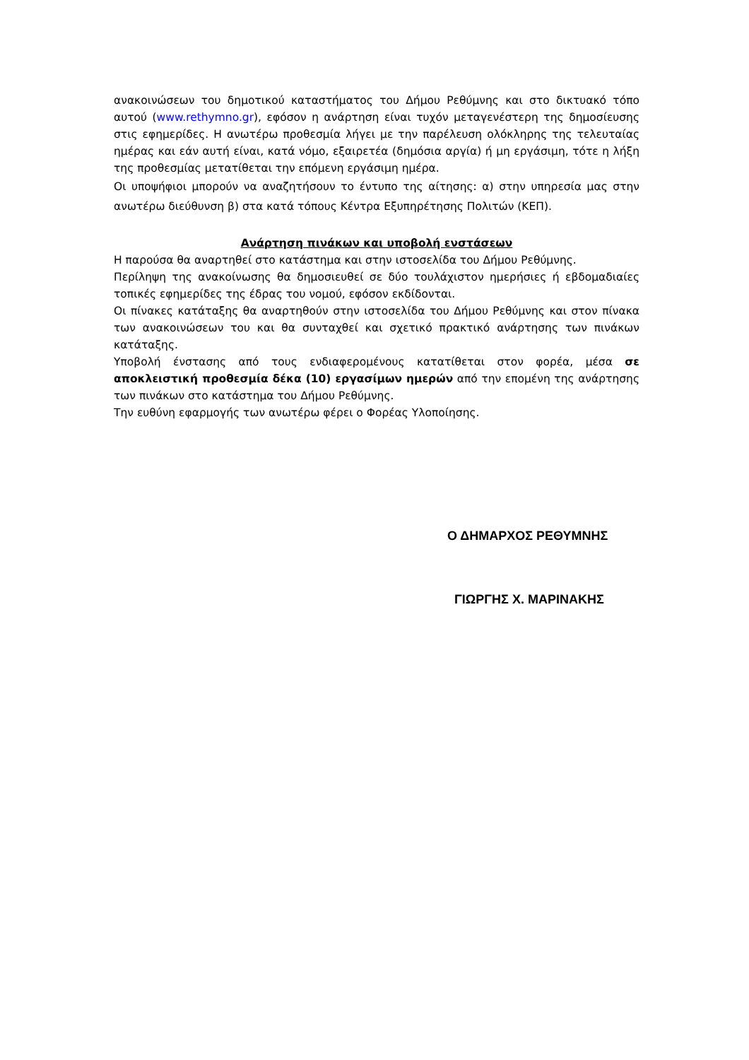ανακοινώσεων του δημοτικού καταστήματος του Δήμου Ρεθύμνης και στο δικτυακό τόπο αυτού (www.rethymno.gr), εφόσον η ανάρτηση είναι τυχόν μεταγενέστερη της δημοσίευσης στις εφημερίδες. Η ανωτέρω προθεσμία λήγει με την παρέλευση ολόκληρης της τελευταίας ημέρας και εάν αυτή είναι, κατά νόμο, εξαιρετέα (δημόσια αργία) ή μη εργάσιμη, τότε η λήξη της προθεσμίας μετατίθεται την επόμενη εργάσιμη ημέρα.
Οι υποψήφιοι μπορούν να αναζητήσουν το έντυπο της αίτησης: α) στην υπηρεσία μας στην ανωτέρω διεύθυνση β) στα κατά τόπους Κέντρα Εξυπηρέτησης Πολιτών (ΚΕΠ).
Ανάρτηση πινάκων και υποβολή ενστάσεων
Η παρούσα θα αναρτηθεί στο κατάστημα και στην ιστοσελίδα του Δήμου Ρεθύμνης.
Περίληψη της ανακοίνωσης θα δημοσιευθεί σε δύο τουλάχιστον ημερήσιες ή εβδομαδιαίες τοπικές εφημερίδες της έδρας του νομού, εφόσον εκδίδονται.
Οι πίνακες κατάταξης θα αναρτηθούν στην ιστοσελίδα του Δήμου Ρεθύμνης και στον πίνακα των ανακοινώσεων του και θα συνταχθεί και σχετικό πρακτικό ανάρτησης των πινάκων κατάταξης.
Υποβολή ένστασης από τους ενδιαφερομένους κατατίθεται στον φορέα, μέσα σε αποκλειστική προθεσμία δέκα (10) εργασίμων ημερών από την επομένη της ανάρτησης των πινάκων στο κατάστημα του Δήμου Ρεθύμνης.
Την ευθύνη εφαρμογής των ανωτέρω φέρει ο Φορέας Υλοποίησης.
Ο ΔΗΜΑΡΧΟΣ ΡΕΘΥΜΝΗΣ
ΓΙΩΡΓΗΣ Χ. ΜΑΡΙΝΑΚΗΣ